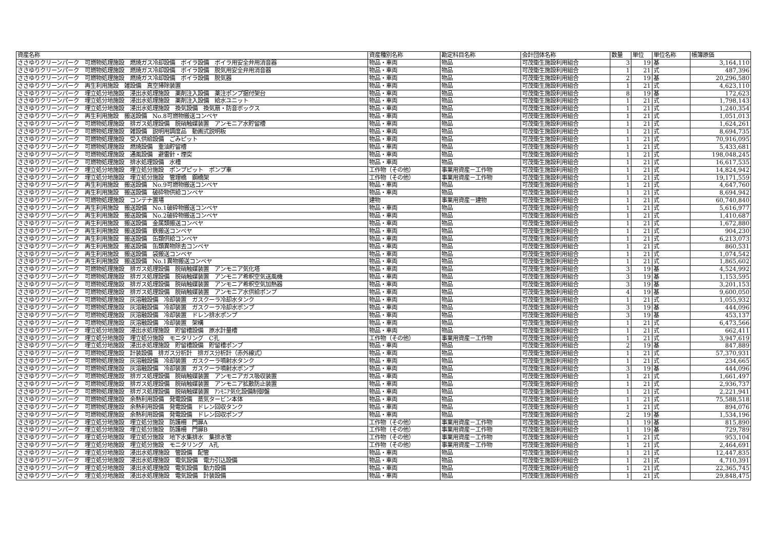| 資産名称 | 資産種別名称 | 勘定科目名称 | 会計団体名称 | 数量 | 単位 | 単位名称 | 帳簿原価 |
| --- | --- | --- | --- | --- | --- | --- | --- |
| ささゆりクリーンパーク 可燃物処理施設 燃焼ガス冷却設備 ボイラ設備 ボイラ用安全弁用消音器 | 物品・車両 | 物品 | 可茂衛生施設利用組合 | 3 | 19 | 基 | 3,164,110 |
| ささゆりクリーンパーク 可燃物処理施設 燃焼ガス冷却設備 ボイラ設備 脱気用安全弁用消音器 | 物品・車両 | 物品 | 可茂衛生施設利用組合 | 1 | 21 | 式 | 487,396 |
| ささゆりクリーンパーク 可燃物処理施設 燃焼ガス冷却設備 ボイラ設備 脱気器 | 物品・車両 | 物品 | 可茂衛生施設利用組合 | 2 | 19 | 基 | 20,296,580 |
| ささゆりクリーンパーク 再生利用施設 雑設備 真空掃除装置 | 物品・車両 | 物品 | 可茂衛生施設利用組合 | 1 | 21 | 式 | 4,623,110 |
| ささゆりクリーンパーク 埋立処分地施設 浸出水処理施設 薬剤注入設備 薬注ポンプ据付架台 | 物品・車両 | 物品 | 可茂衛生施設利用組合 | 8 | 19 | 基 | 172,623 |
| ささゆりクリーンパーク 埋立処分地施設 浸出水処理施設 薬剤注入設備 給水ユニット | 物品・車両 | 物品 | 可茂衛生施設利用組合 | 1 | 21 | 式 | 1,798,143 |
| ささゆりクリーンパーク 埋立処分地施設 浸出水処理施設 換気設備 換気扇・防音ボックス | 物品・車両 | 物品 | 可茂衛生施設利用組合 | 1 | 21 | 式 | 1,240,354 |
| ささゆりクリーンパーク 再生利用施設 搬送設備 No.8可燃物搬送コンベヤ | 物品・車両 | 物品 | 可茂衛生施設利用組合 | 1 | 21 | 式 | 1,051,013 |
| ささゆりクリーンパーク 可燃物処理施設 排ガス処理設備 脱硝触媒装置 アンモニア水貯留槽 | 物品・車両 | 物品 | 可茂衛生施設利用組合 | 1 | 21 | 式 | 1,624,261 |
| ささゆりクリーンパーク 可燃物処理施設 雑設備 説明用調度品 動画式説明板 | 物品・車両 | 物品 | 可茂衛生施設利用組合 | 1 | 21 | 式 | 8,694,735 |
| ささゆりクリーンパーク 可燃物処理施設 受入供給設備 ごみピット | 物品・車両 | 物品 | 可茂衛生施設利用組合 | 1 | 21 | 式 | 70,916,095 |
| ささゆりクリーンパーク 可燃物処理施設 燃焼設備 重油貯留槽 | 物品・車両 | 物品 | 可茂衛生施設利用組合 | 1 | 21 | 式 | 5,433,681 |
| ささゆりクリーンパーク 可燃物処理施設 通風設備 避雷針・煙突 | 物品・車両 | 物品 | 可茂衛生施設利用組合 | 1 | 21 | 式 | 198,048,245 |
| ささゆりクリーンパーク 可燃物処理施設 排水処理設備 水槽 | 物品・車両 | 物品 | 可茂衛生施設利用組合 | 1 | 21 | 式 | 16,617,535 |
| ささゆりクリーンパーク 埋立処分地施設 埋立処分施設 ポンプピット ポンプ車 | 工作物（その他） | 事業用資産－工作物 | 可茂衛生施設利用組合 | 1 | 21 | 式 | 14,824,942 |
| ささゆりクリーンパーク 埋立処分地施設 埋立処分施設 管理橋 鋼橋架 | 工作物（その他） | 事業用資産－工作物 | 可茂衛生施設利用組合 | 1 | 21 | 式 | 19,171,559 |
| ささゆりクリーンパーク 再生利用施設 搬送設備 No.9可燃物搬送コンベヤ | 物品・車両 | 物品 | 可茂衛生施設利用組合 | 1 | 21 | 式 | 4,647,760 |
| ささゆりクリーンパーク 再生利用施設 搬送設備 破砕物供給コンベヤ | 物品・車両 | 物品 | 可茂衛生施設利用組合 | 1 | 21 | 式 | 8,694,942 |
| ささゆりクリーンパーク 可燃物処理施設 コンテナ置場 | 建物 | 事業用資産－建物 | 可茂衛生施設利用組合 | 1 | 21 | 式 | 60,740,840 |
| ささゆりクリーンパーク 再生利用施設 搬送設備 No.1破砕物搬送コンベヤ | 物品・車両 | 物品 | 可茂衛生施設利用組合 | 1 | 21 | 式 | 5,616,977 |
| ささゆりクリーンパーク 再生利用施設 搬送設備 No.2破砕物搬送コンベヤ | 物品・車両 | 物品 | 可茂衛生施設利用組合 | 1 | 21 | 式 | 1,410,687 |
| ささゆりクリーンパーク 再生利用施設 搬送設備 金属類搬送コンベヤ | 物品・車両 | 物品 | 可茂衛生施設利用組合 | 1 | 21 | 式 | 1,672,880 |
| ささゆりクリーンパーク 再生利用施設 搬送設備 鉄搬送コンベヤ | 物品・車両 | 物品 | 可茂衛生施設利用組合 | 1 | 21 | 式 | 904,230 |
| ささゆりクリーンパーク 再生利用施設 搬送設備 缶類供給コンベヤ | 物品・車両 | 物品 | 可茂衛生施設利用組合 | 1 | 21 | 式 | 6,213,073 |
| ささゆりクリーンパーク 再生利用施設 搬送設備 缶類異物除去コンベヤ | 物品・車両 | 物品 | 可茂衛生施設利用組合 | 1 | 21 | 式 | 860,531 |
| ささゆりクリーンパーク 再生利用施設 搬送設備 袋搬送コンベヤ | 物品・車両 | 物品 | 可茂衛生施設利用組合 | 1 | 21 | 式 | 1,074,542 |
| ささゆりクリーンパーク 再生利用施設 搬送設備 No.1異物搬送コンベヤ | 物品・車両 | 物品 | 可茂衛生施設利用組合 | 1 | 21 | 式 | 1,865,602 |
| ささゆりクリーンパーク 可燃物処理施設 排ガス処理設備 脱硝触媒装置 アンモニア気化塔 | 物品・車両 | 物品 | 可茂衛生施設利用組合 | 3 | 19 | 基 | 4,524,992 |
| ささゆりクリーンパーク 可燃物処理施設 排ガス処理設備 脱硝触媒装置 アンモニア希釈空気送風機 | 物品・車両 | 物品 | 可茂衛生施設利用組合 | 3 | 19 | 基 | 1,153,595 |
| ささゆりクリーンパーク 可燃物処理施設 排ガス処理設備 脱硝触媒装置 アンモニア希釈空気加熱器 | 物品・車両 | 物品 | 可茂衛生施設利用組合 | 3 | 19 | 基 | 3,201,153 |
| ささゆりクリーンパーク 可燃物処理施設 排ガス処理設備 脱硝触媒装置 アンモニア水供給ポンプ | 物品・車両 | 物品 | 可茂衛生施設利用組合 | 4 | 19 | 基 | 9,600,050 |
| ささゆりクリーンパーク 可燃物処理施設 灰溶融設備 冷却装置 ガスクーラ冷却水タンク | 物品・車両 | 物品 | 可茂衛生施設利用組合 | 1 | 21 | 式 | 1,055,932 |
| ささゆりクリーンパーク 可燃物処理施設 灰溶融設備 冷却装置 ガスクーラ冷却水ポンプ | 物品・車両 | 物品 | 可茂衛生施設利用組合 | 3 | 19 | 基 | 444,096 |
| ささゆりクリーンパーク 可燃物処理施設 灰溶融設備 冷却装置 ドレン排水ポンプ | 物品・車両 | 物品 | 可茂衛生施設利用組合 | 3 | 19 | 基 | 453,137 |
| ささゆりクリーンパーク 可燃物処理施設 灰溶融設備 冷却装置 架構 | 物品・車両 | 物品 | 可茂衛生施設利用組合 | 1 | 21 | 式 | 6,473,566 |
| ささゆりクリーンパーク 埋立処分地施設 浸出水処理施設 貯留槽設備 原水計量槽 | 物品・車両 | 物品 | 可茂衛生施設利用組合 | 1 | 21 | 式 | 662,411 |
| ささゆりクリーンパーク 埋立処分地施設 埋立処分施設 モニタリング C孔 | 工作物（その他） | 事業用資産－工作物 | 可茂衛生施設利用組合 | 1 | 21 | 式 | 3,947,619 |
| ささゆりクリーンパーク 埋立処分地施設 浸出水処理施設 貯留槽設備 貯留槽ポンプ | 物品・車両 | 物品 | 可茂衛生施設利用組合 | 2 | 19 | 基 | 847,889 |
| ささゆりクリーンパーク 可燃物処理施設 計装設備 排ガス分析計 排ガス分析計（赤外線式） | 物品・車両 | 物品 | 可茂衛生施設利用組合 | 1 | 21 | 式 | 57,370,931 |
| ささゆりクリーンパーク 可燃物処理施設 灰溶融設備 冷却装置 ガスクーラ噴射水タンク | 物品・車両 | 物品 | 可茂衛生施設利用組合 | 1 | 21 | 式 | 234,665 |
| ささゆりクリーンパーク 可燃物処理施設 灰溶融設備 冷却装置 ガスクーラ噴射水ポンプ | 物品・車両 | 物品 | 可茂衛生施設利用組合 | 3 | 19 | 基 | 444,096 |
| ささゆりクリーンパーク 可燃物処理施設 排ガス処理設備 脱硝触媒装置 アンモニアガス吸収装置 | 物品・車両 | 物品 | 可茂衛生施設利用組合 | 1 | 21 | 式 | 1,661,497 |
| ささゆりクリーンパーク 可燃物処理施設 排ガス処理設備 脱硝触媒装置 アンモニア拡散防止装置 | 物品・車両 | 物品 | 可茂衛生施設利用組合 | 1 | 21 | 式 | 2,936,737 |
| ささゆりクリーンパーク 可燃物処理施設 排ガス処理設備 脱硝触媒装置 ｱﾝﾓﾆｱ気化設備制御盤 | 物品・車両 | 物品 | 可茂衛生施設利用組合 | 1 | 21 | 式 | 2,221,941 |
| ささゆりクリーンパーク 可燃物処理施設 余熱利用設備 発電設備 蒸気タービン本体 | 物品・車両 | 物品 | 可茂衛生施設利用組合 | 1 | 21 | 式 | 75,588,518 |
| ささゆりクリーンパーク 可燃物処理施設 余熱利用設備 発電設備 ドレン回収タンク | 物品・車両 | 物品 | 可茂衛生施設利用組合 | 1 | 21 | 式 | 894,076 |
| ささゆりクリーンパーク 可燃物処理施設 余熱利用設備 発電設備 ドレン回収ポンプ | 物品・車両 | 物品 | 可茂衛生施設利用組合 | 2 | 19 | 基 | 1,534,196 |
| ささゆりクリーンパーク 埋立処分地施設 埋立処分施設 防護柵 門扉A | 工作物（その他） | 事業用資産－工作物 | 可茂衛生施設利用組合 | 1 | 19 | 基 | 815,890 |
| ささゆりクリーンパーク 埋立処分地施設 埋立処分施設 防護柵 門扉B | 工作物（その他） | 事業用資産－工作物 | 可茂衛生施設利用組合 | 1 | 19 | 基 | 729,789 |
| ささゆりクリーンパーク 埋立処分地施設 埋立処分施設 地下水集排水 集排水管 | 工作物（その他） | 事業用資産－工作物 | 可茂衛生施設利用組合 | 1 | 21 | 式 | 953,104 |
| ささゆりクリーンパーク 埋立処分地施設 埋立処分施設 モニタリング A孔 | 工作物（その他） | 事業用資産－工作物 | 可茂衛生施設利用組合 | 1 | 21 | 式 | 2,464,691 |
| ささゆりクリーンパーク 埋立処分地施設 浸出水処理施設 管設備 配管 | 物品・車両 | 物品 | 可茂衛生施設利用組合 | 1 | 21 | 式 | 12,447,835 |
| ささゆりクリーンパーク 埋立処分地施設 浸出水処理施設 電気設備 電力引込設備 | 物品・車両 | 物品 | 可茂衛生施設利用組合 | 1 | 21 | 式 | 4,710,391 |
| ささゆりクリーンパーク 埋立処分地施設 浸出水処理施設 電気設備 動力設備 | 物品・車両 | 物品 | 可茂衛生施設利用組合 | 1 | 21 | 式 | 22,365,745 |
| ささゆりクリーンパーク 埋立処分地施設 浸出水処理施設 電気設備 計装設備 | 物品・車両 | 物品 | 可茂衛生施設利用組合 | 1 | 21 | 式 | 29,848,475 |